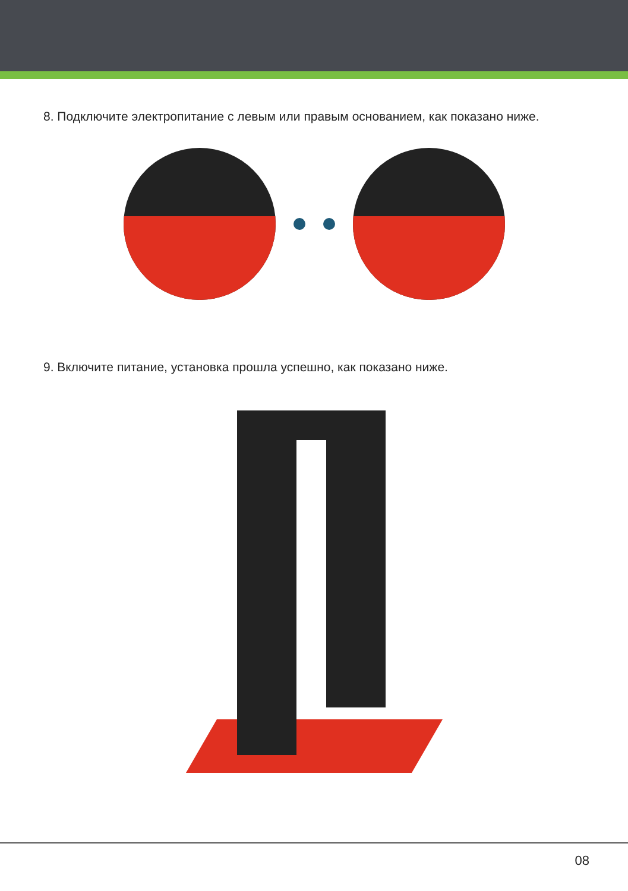8. Подключите электропитание с левым или правым основанием, как показано ниже.
9. Включите питание, установка прошла успешно, как показано ниже.
08